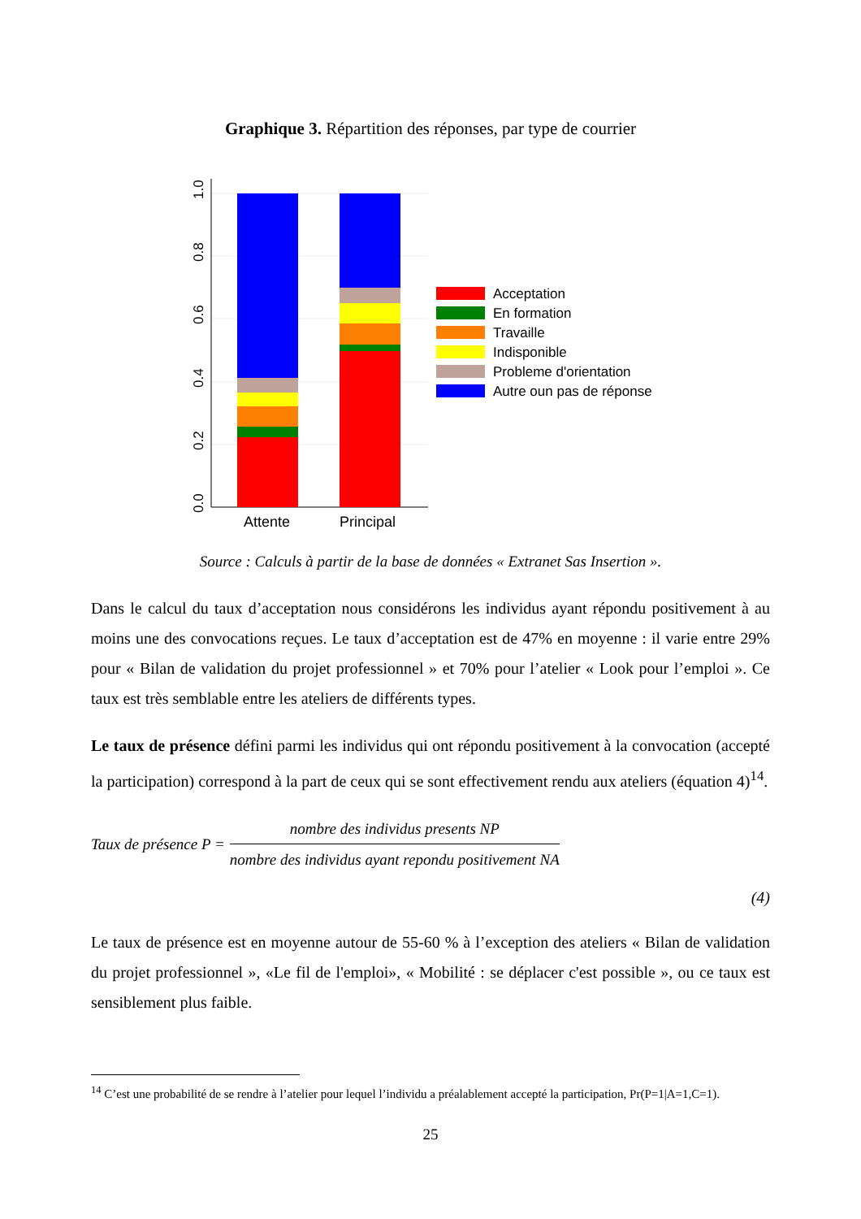Graphique 3. Répartition des réponses, par type de courrier
0.0
0.2
0.4
0.6
0.8
1.0
Attente
Principal
Acceptation
En formation
Travaille
Indisponible
Probleme d'orientation
Autre oun pas de réponse
Source : Calculs à partir de la base de données « Extranet Sas Insertion ».
Dans le calcul du taux d’acceptation nous considérons les individus ayant répondu positivement à au moins une des convocations reçues. Le taux d’acceptation est de 47% en moyenne : il varie entre 29% pour « Bilan de validation du projet professionnel » et 70% pour l’atelier « Look pour l’emploi ». Ce taux est très semblable entre les ateliers de différents types.
Le taux de présence défini parmi les individus qui ont répondu positivement à la convocation (accepté la participation) correspond à la part de ceux qui se sont effectivement rendu aux ateliers (équation 4)<sup>14</sup>.
Taux de présence P =
nombre des individus presents NP
nombre des individus ayant repondu positivement NA
(4)
Le taux de présence est en moyenne autour de 55-60 % à l’exception des ateliers « Bilan de validation du projet professionnel », «Le fil de l'emploi», « Mobilité : se déplacer c'est possible », ou ce taux est sensiblement plus faible.
<sup>14</sup> C’est une probabilité de se rendre à l’atelier pour lequel l’individu a préalablement accepté la participation, Pr(P=1|A=1,C=1).
25